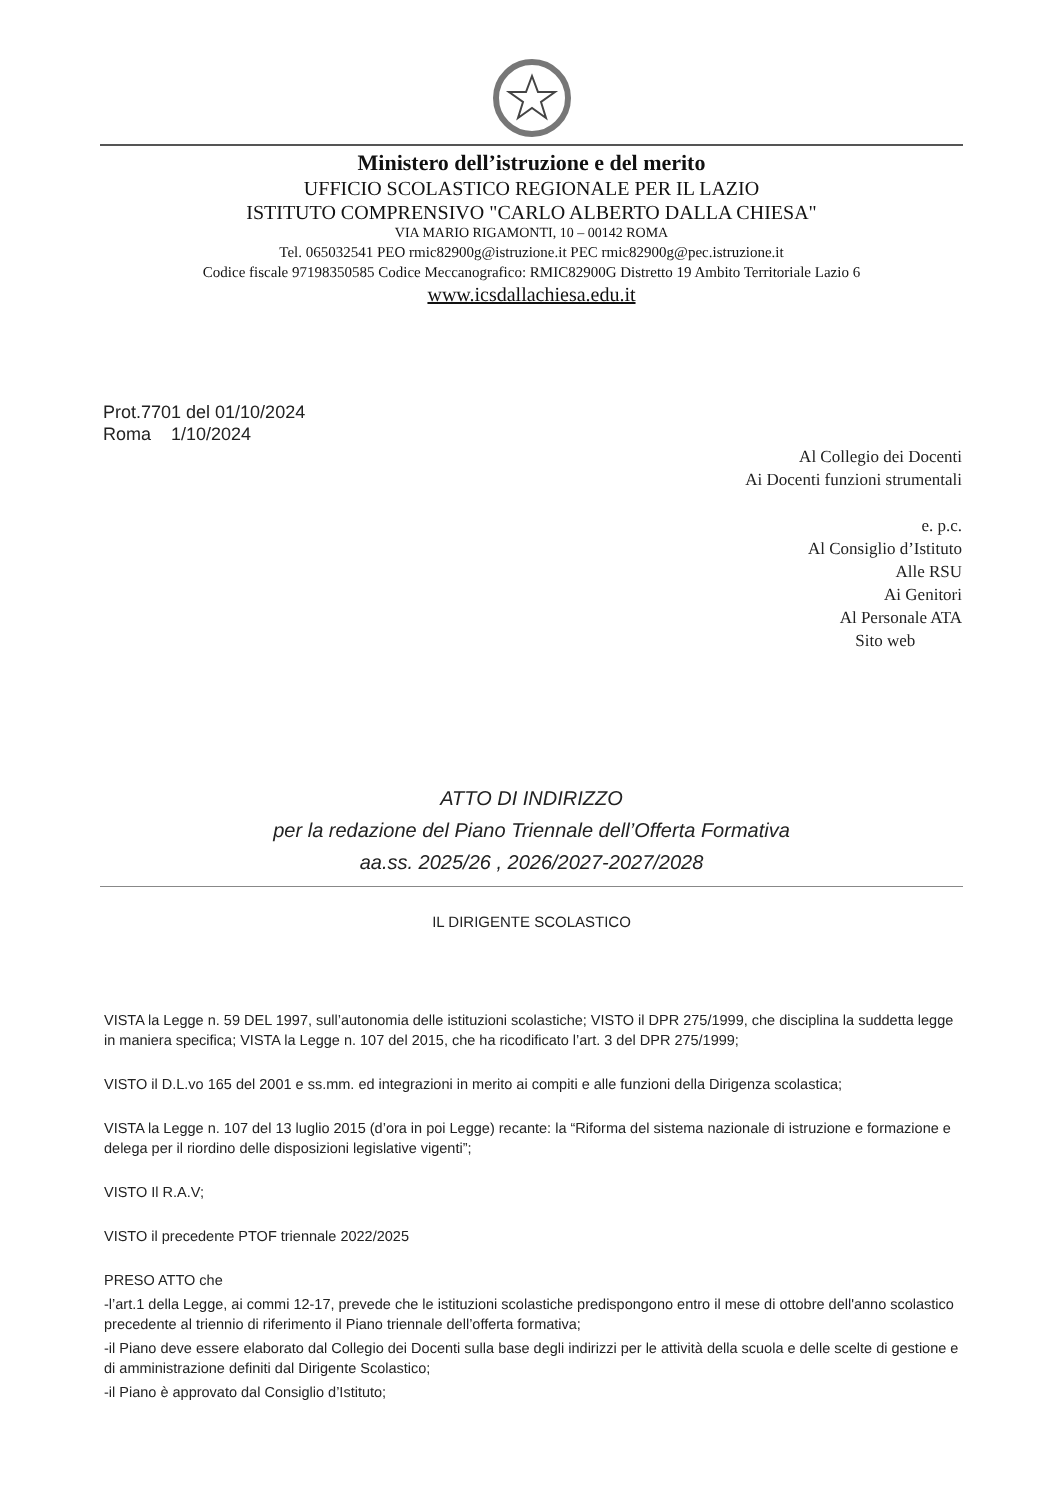Ministero dell’istruzione e del merito
UFFICIO SCOLASTICO REGIONALE PER IL LAZIO
ISTITUTO COMPRENSIVO "CARLO ALBERTO DALLA CHIESA"
VIA MARIO RIGAMONTI, 10 – 00142 ROMA
Tel. 065032541 PEO rmic82900g@istruzione.it PEC rmic82900g@pec.istruzione.it
Codice fiscale 97198350585 Codice Meccanografico: RMIC82900G Distretto 19 Ambito Territoriale Lazio 6
www.icsdallachiesa.edu.it
Prot.7701 del 01/10/2024
Roma 1/10/2024
Al Collegio dei Docenti
Ai Docenti funzioni strumentali
e. p.c.
Al Consiglio d’Istituto
Alle RSU
Ai Genitori
Al Personale ATA
Sito web
ATTO DI INDIRIZZO
per la redazione del Piano Triennale dell’Offerta Formativa
aa.ss. 2025/26 , 2026/2027-2027/2028
IL DIRIGENTE SCOLASTICO
VISTA la Legge n. 59 DEL 1997, sull’autonomia delle istituzioni scolastiche; VISTO il DPR 275/1999, che disciplina la suddetta legge in maniera specifica; VISTA la Legge n. 107 del 2015, che ha ricodificato l’art. 3 del DPR 275/1999;
VISTO il D.L.vo 165 del 2001 e ss.mm. ed integrazioni in merito ai compiti e alle funzioni della Dirigenza scolastica;
VISTA la Legge n. 107 del 13 luglio 2015 (d’ora in poi Legge) recante: la “Riforma del sistema nazionale di istruzione e formazione e delega per il riordino delle disposizioni legislative vigenti”;
VISTO Il R.A.V;
VISTO il precedente PTOF triennale 2022/2025
PRESO ATTO che
-l’art.1 della Legge, ai commi 12-17, prevede che le istituzioni scolastiche predispongono entro il mese di ottobre dell'anno scolastico precedente al triennio di riferimento il Piano triennale dell’offerta formativa;
-il Piano deve essere elaborato dal Collegio dei Docenti sulla base degli indirizzi per le attività della scuola e delle scelte di gestione e di amministrazione definiti dal Dirigente Scolastico;
-il Piano è approvato dal Consiglio d’Istituto;